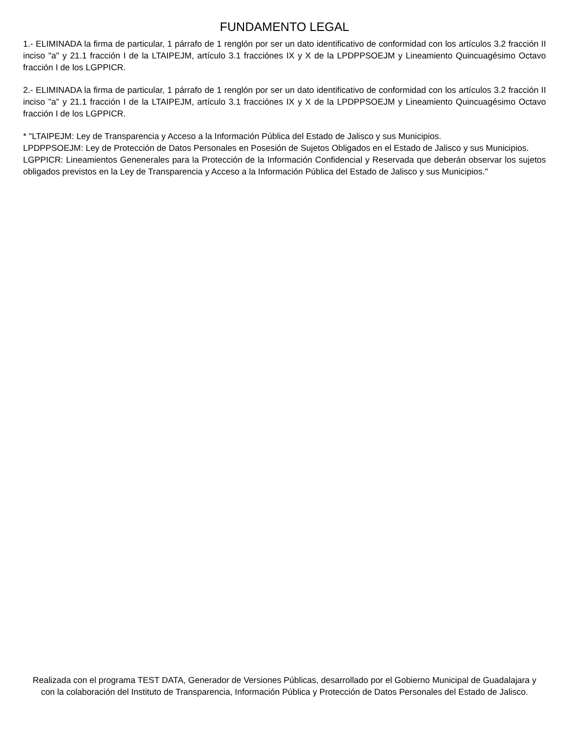FUNDAMENTO LEGAL
1.- ELIMINADA la firma de particular, 1 párrafo de 1 renglón por ser un dato identificativo de conformidad con los artículos 3.2 fracción II inciso "a" y 21.1 fracción I de la LTAIPEJM, artículo 3.1 fracciónes IX y X de la LPDPPSOEJM y Lineamiento Quincuagésimo Octavo fracción I de los LGPPICR.
2.- ELIMINADA la firma de particular, 1 párrafo de 1 renglón por ser un dato identificativo de conformidad con los artículos 3.2 fracción II inciso "a" y 21.1 fracción I de la LTAIPEJM, artículo 3.1 fracciónes IX y X de la LPDPPSOEJM y Lineamiento Quincuagésimo Octavo fracción I de los LGPPICR.
* "LTAIPEJM: Ley de Transparencia y Acceso a la Información Pública del Estado de Jalisco y sus Municipios.
LPDPPSOEJM: Ley de Protección de Datos Personales en Posesión de Sujetos Obligados en el Estado de Jalisco y sus Municipios.
LGPPICR: Lineamientos Genenerales para la Protección de la Información Confidencial y Reservada que deberán observar los sujetos obligados previstos en la Ley de Transparencia y Acceso a la Información Pública del Estado de Jalisco y sus Municipios."
Realizada con el programa TEST DATA, Generador de Versiones Públicas, desarrollado por el Gobierno Municipal de Guadalajara y con la colaboración del Instituto de Transparencia, Información Pública y Protección de Datos Personales del Estado de Jalisco.